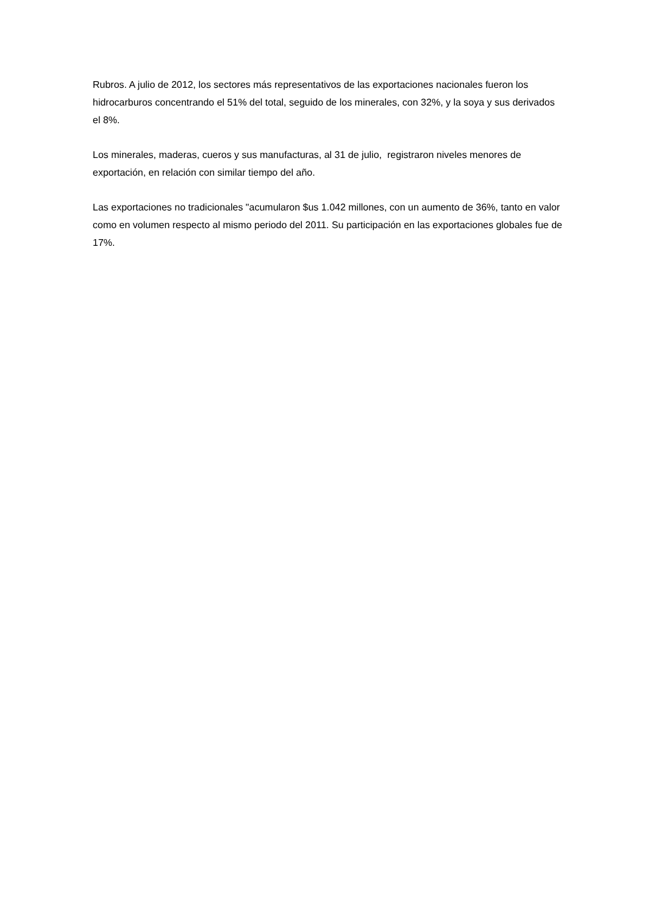Rubros. A julio de 2012, los sectores más representativos de las exportaciones nacionales fueron los hidrocarburos concentrando el 51% del total, seguido de los minerales, con 32%, y la soya y sus derivados el 8%.
Los minerales, maderas, cueros y sus manufacturas, al 31 de julio, registraron niveles menores de exportación, en relación con similar tiempo del año.
Las exportaciones no tradicionales "acumularon $us 1.042 millones, con un aumento de 36%, tanto en valor como en volumen respecto al mismo periodo del 2011. Su participación en las exportaciones globales fue de 17%.